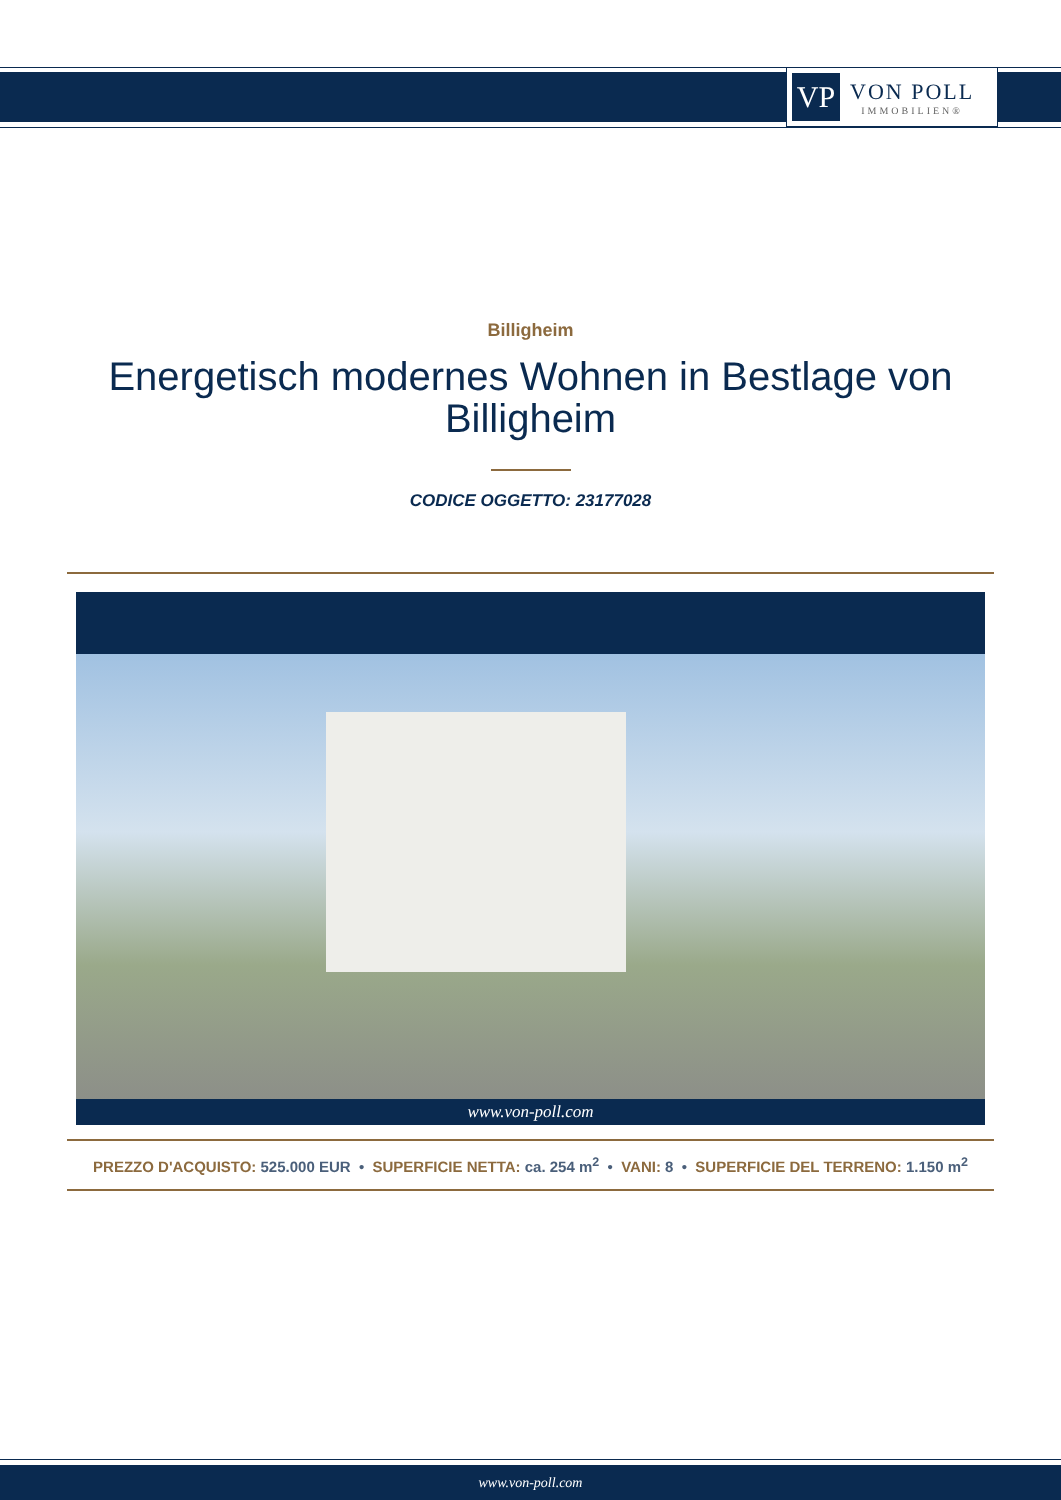VP
VON POLL
IMMOBILIEN®
Billigheim
Energetisch modernes Wohnen in Bestlage von Billigheim
CODICE OGGETTO: 23177028
www.von-poll.com
PREZZO D'ACQUISTO: 525.000 EUR • SUPERFICIE NETTA: ca. 254 m<sup>2</sup> • VANI: 8 • SUPERFICIE DEL TERRENO: 1.150 m<sup>2</sup>
www.von-poll.com